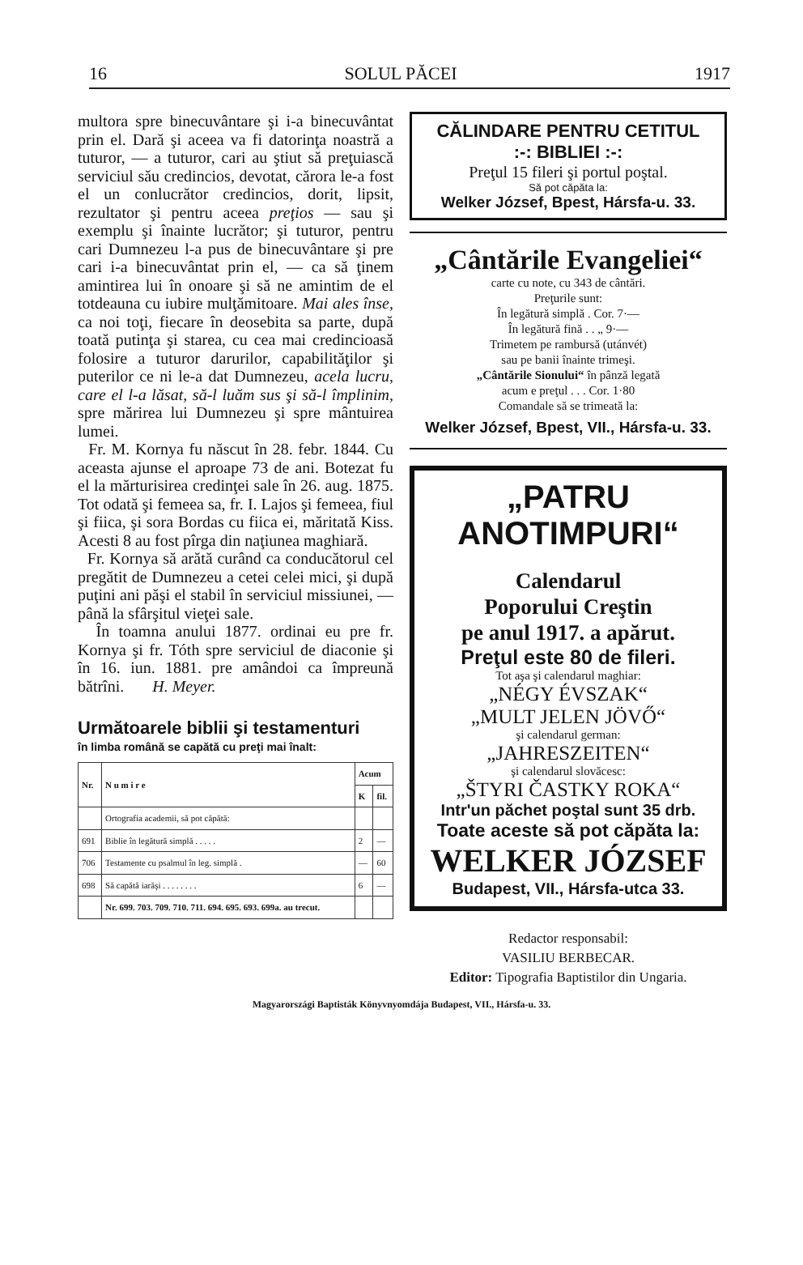16 SOLUL PĂCEI 1917
multora spre binecuvântare şi i-a binecuvântat prin el. Dară şi aceea va fi datorinţa noastră a tuturor, — a tuturor, cari au ştiut să preţuiască serviciul său credincios, devotat, cărora le-a fost el un conlucrător credincios, dorit, lipsit, rezultator şi pentru aceea preţios — sau şi exemplu şi înainte lucrător; şi tuturor, pentru cari Dumnezeu l-a pus de binecuvântare şi pre cari i-a binecuvântat prin el, — ca să ţinem amintirea lui în onoare şi să ne amintim de el totdeauna cu iubire mulţămitoare. Mai ales înse, ca noi toţi, fiecare în deosebita sa parte, după toată putinţa şi starea, cu cea mai credincioasă folosire a tuturor darurilor, capabilităţilor şi puterilor ce ni le-a dat Dumnezeu, acela lucru, care el l-a lăsat, să-l luăm sus şi să-l împlinim, spre mărirea lui Dumnezeu şi spre mântuirea lumei.
Fr. M. Kornya fu născut în 28. febr. 1844. Cu aceasta ajunse el aproape 73 de ani. Botezat fu el la mărturisirea credinţei sale în 26. aug. 1875. Tot odată şi femeea sa, fr. I. Lajos şi femeea, fiul şi fiica, şi sora Bordas cu fiica ei, măritată Kiss. Acesti 8 au fost pîrga din naţiunea maghiară.
Fr. Kornya să arătă curând ca conducătorul cel pregătit de Dumnezeu a cetei celei mici, şi după puţini ani păşi el stabil în serviciul missiunei, — până la sfârşitul vieţei sale.
În toamna anului 1877. ordinai eu pre fr. Kornya şi fr. Tóth spre serviciul de diaconie şi în 16. iun. 1881. pre amândoi ca împreună bătrîni. H. Meyer.
Următoarele biblii şi testamenturi
în limba română se capătă cu preţi mai înalt:
| Nr. | N u m i r e | Acum | |
| --- | --- | --- | --- |
| | | K | fil. |
| | Ortografia academii, să pot căpătă: | | |
| 691 | Biblie în legătură simplă . . . . . | 2 | — |
| 706 | Testamente cu psalmul în leg. simplă . | — | 60 |
| 698 | Să capătă iarăşi . . . . . . . . | 6 | — |
| | Nr. 699. 703. 709. 710. 711. 694. 695. 693. 699a. au trecut. | | |
CĂLINDARE PENTRU CETITUL
:-: BIBLIEI :-:
Preţul 15 fileri şi portul poştal.
Să pot căpăta la:
Welker József, Bpest, Hársfa-u. 33.
„Cântările Evangeliei“
carte cu note, cu 343 de cântări.
Preţurile sunt:
În legătură simplă . Cor. 7·—
În legătură fină . . „ 9·—
Trimetem pe rambursă (utánvét)
sau pe banii înainte trimeşi.
„Cântările Sionului“ în pânză legată
acum e preţul . . . Cor. 1·80
Comandale să se trimeată la:
Welker József, Bpest, VII., Hársfa-u. 33.
„PATRU ANOTIMPURI“
Calendarul
Poporului Creştin
pe anul 1917. a apărut.
Preţul este 80 de fileri.
Tot aşa şi calendarul maghiar:
„NÉGY ÉVSZAK“
„MULT JELEN JÖVŐ“
şi calendarul german:
„JAHRESZEITEN“
şi calendarul slovăcesc:
„ŠTYRI ČASTKY ROKA“
Intr'un păchet poştal sunt 35 drb.
Toate aceste să pot căpăta la:
WELKER JÓZSEF
Budapest, VII., Hársfa-utca 33.
Redactor responsabil:
VASILIU BERBECAR.
Editor: Tipografia Baptistilor din Ungaria.
Magyarországi Baptisták Könyvnyomdája Budapest, VII., Hársfa-u. 33.